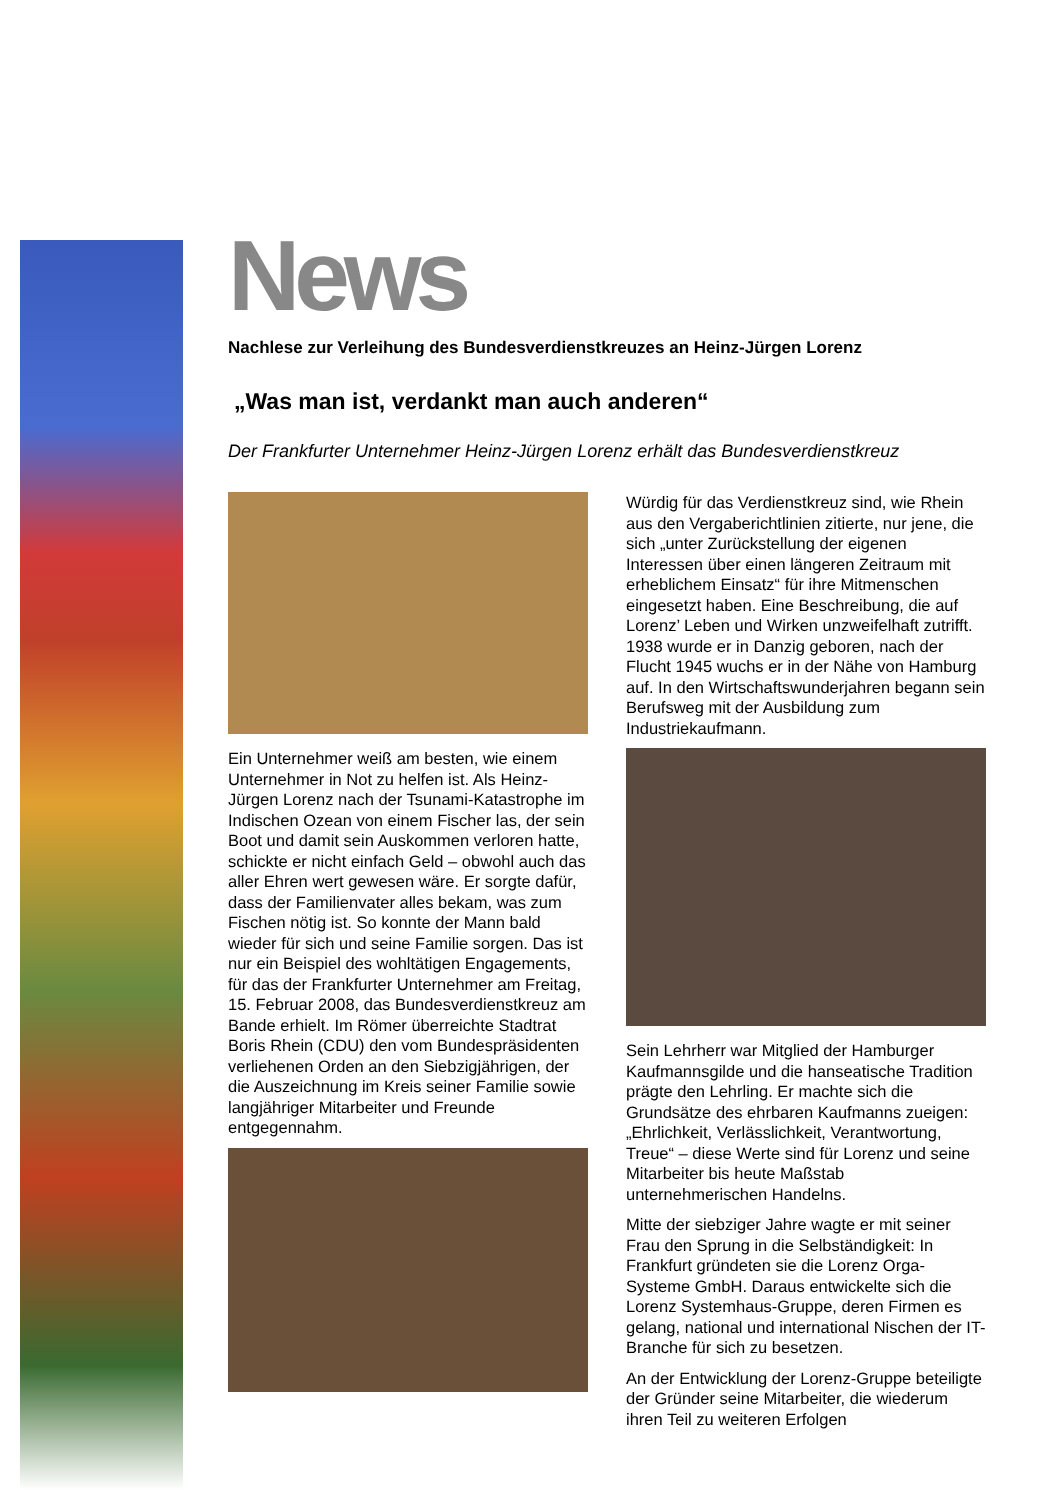News
Nachlese zur Verleihung des Bundesverdienstkreuzes an Heinz-Jürgen Lorenz
„Was man ist, verdankt man auch anderen“
Der Frankfurter Unternehmer Heinz-Jürgen Lorenz erhält das Bundesverdienstkreuz
Ein Unternehmer weiß am besten, wie einem Unternehmer in Not zu helfen ist. Als Heinz-Jürgen Lorenz nach der Tsunami-Katastrophe im Indischen Ozean von einem Fischer las, der sein Boot und damit sein Auskommen verloren hatte, schickte er nicht einfach Geld – obwohl auch das aller Ehren wert gewesen wäre. Er sorgte dafür, dass der Familienvater alles bekam, was zum Fischen nötig ist. So konnte der Mann bald wieder für sich und seine Familie sorgen. Das ist nur ein Beispiel des wohltätigen Engagements, für das der Frankfurter Unternehmer am Freitag, 15. Februar 2008, das Bundesverdienstkreuz am Bande erhielt. Im Römer überreichte Stadtrat Boris Rhein (CDU) den vom Bundespräsidenten verliehenen Orden an den Siebzigjährigen, der die Auszeichnung im Kreis seiner Familie sowie langjähriger Mitarbeiter und Freunde entgegennahm.
Würdig für das Verdienstkreuz sind, wie Rhein aus den Vergaberichtlinien zitierte, nur jene, die sich „unter Zurückstellung der eigenen Interessen über einen längeren Zeitraum mit erheblichem Einsatz“ für ihre Mitmenschen eingesetzt haben. Eine Beschreibung, die auf Lorenz’ Leben und Wirken unzweifelhaft zutrifft. 1938 wurde er in Danzig geboren, nach der Flucht 1945 wuchs er in der Nähe von Hamburg auf. In den Wirtschaftswunderjahren begann sein Berufsweg mit der Ausbildung zum Industriekaufmann.
Sein Lehrherr war Mitglied der Hamburger Kaufmannsgilde und die hanseatische Tradition prägte den Lehrling. Er machte sich die Grundsätze des ehrbaren Kaufmanns zueigen: „Ehrlichkeit, Verlässlichkeit, Verantwortung, Treue“ – diese Werte sind für Lorenz und seine Mitarbeiter bis heute Maßstab unternehmerischen Handelns.
Mitte der siebziger Jahre wagte er mit seiner Frau den Sprung in die Selbständigkeit: In Frankfurt gründeten sie die Lorenz Orga-Systeme GmbH. Daraus entwickelte sich die Lorenz Systemhaus-Gruppe, deren Firmen es gelang, national und international Nischen der IT-Branche für sich zu besetzen.
An der Entwicklung der Lorenz-Gruppe beteiligte der Gründer seine Mitarbeiter, die wiederum ihren Teil zu weiteren Erfolgen